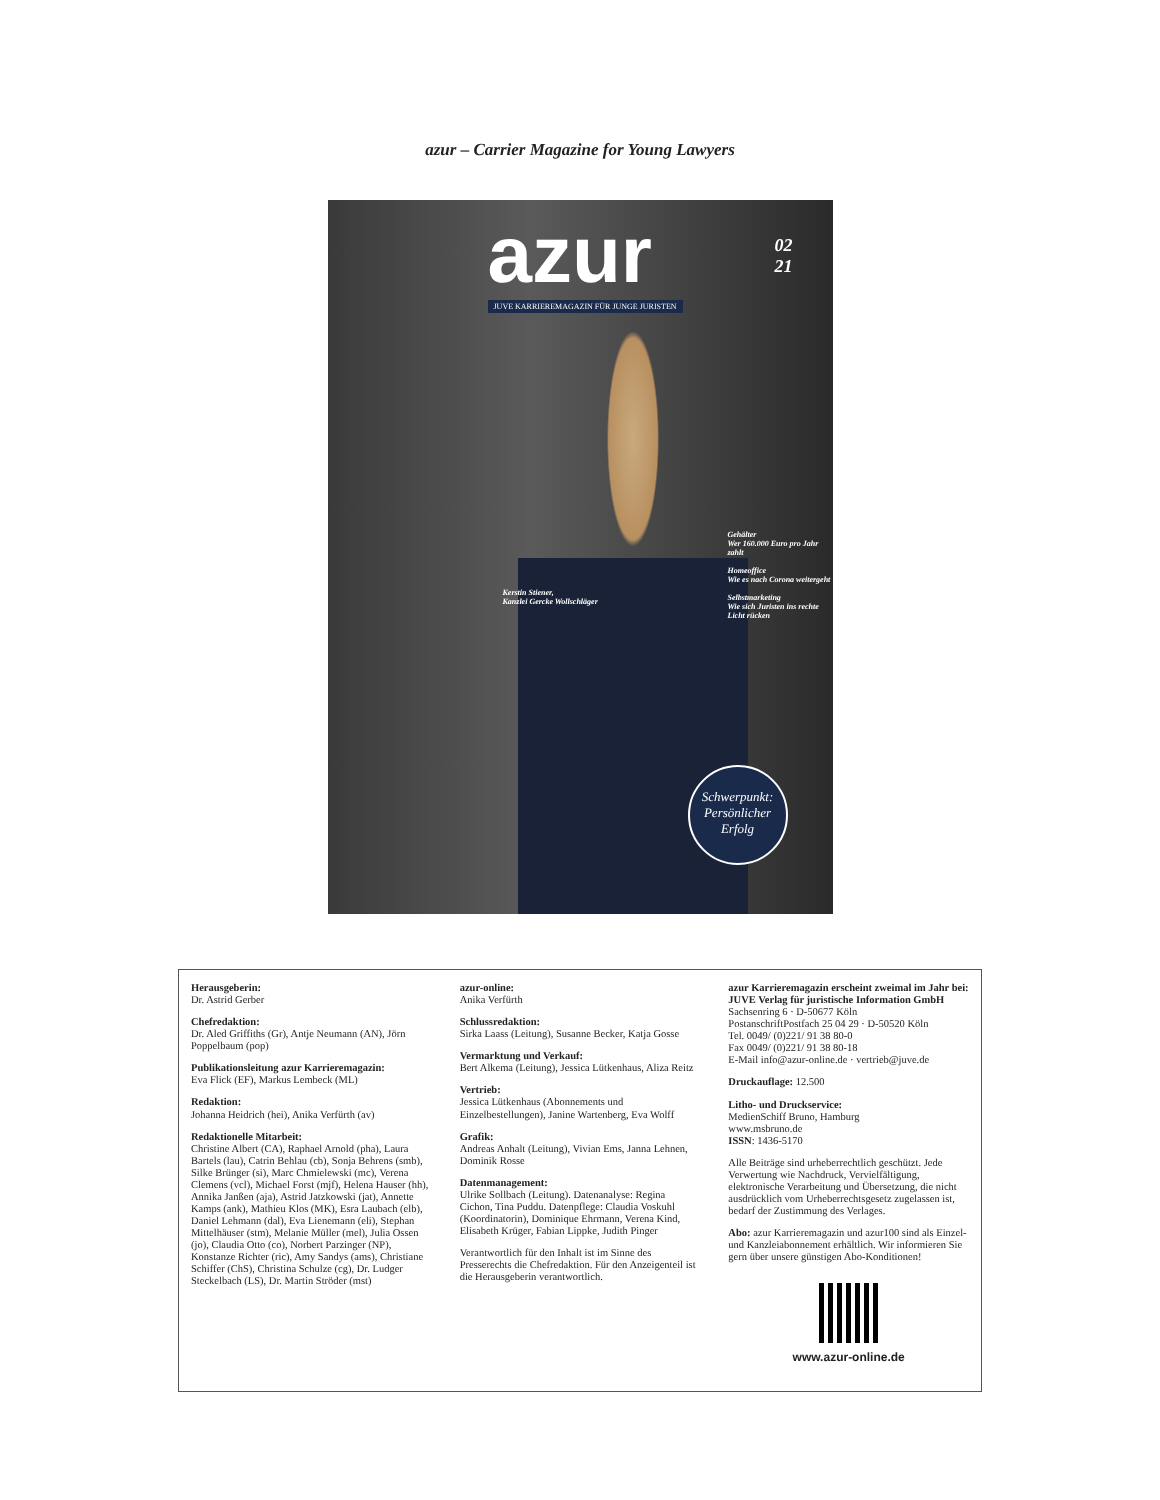azur – Carrier Magazine for Young Lawyers
azur
02
21
JUVE KARRIEREMAGAZIN FÜR JUNGE JURISTEN
Kerstin Stiener,
Kanzlei Gercke Wollschläger
Gehälter
Wer 160.000 Euro pro Jahr zahlt
Homeoffice
Wie es nach Corona weitergeht
Selbstmarketing
Wie sich Juristen ins rechte Licht rücken
Schwerpunkt:
Persönlicher
Erfolg
Herausgeberin:
Dr. Astrid Gerber
Chefredaktion:
Dr. Aled Griffiths (Gr), Antje Neumann (AN), Jörn Poppelbaum (pop)
Publikationsleitung azur Karrieremagazin:
Eva Flick (EF), Markus Lembeck (ML)
Redaktion:
Johanna Heidrich (hei), Anika Verfürth (av)
Redaktionelle Mitarbeit:
Christine Albert (CA), Raphael Arnold (pha), Laura Bartels (lau), Catrin Behlau (cb), Sonja Behrens (smb), Silke Brünger (si), Marc Chmielewski (mc), Verena Clemens (vcl), Michael Forst (mjf), Helena Hauser (hh), Annika Janßen (aja), Astrid Jatzkowski (jat), Annette Kamps (ank), Mathieu Klos (MK), Esra Laubach (elb), Daniel Lehmann (dal), Eva Lienemann (eli), Stephan Mittelhäuser (stm), Melanie Müller (mel), Julia Ossen (jo), Claudia Otto (co), Norbert Parzinger (NP), Konstanze Richter (ric), Amy Sandys (ams), Christiane Schiffer (ChS), Christina Schulze (cg), Dr. Ludger Steckelbach (LS), Dr. Martin Ströder (mst)
azur-online:
Anika Verfürth
Schlussredaktion:
Sirka Laass (Leitung), Susanne Becker, Katja Gosse
Vermarktung und Verkauf:
Bert Alkema (Leitung), Jessica Lütkenhaus, Aliza Reitz
Vertrieb:
Jessica Lütkenhaus (Abonnements und Einzelbestellungen), Janine Wartenberg, Eva Wolff
Grafik:
Andreas Anhalt (Leitung), Vivian Ems, Janna Lehnen, Dominik Rosse
Datenmanagement:
Ulrike Sollbach (Leitung). Datenanalyse: Regina Cichon, Tina Puddu. Datenpflege: Claudia Voskuhl (Koordinatorin), Dominique Ehrmann, Verena Kind, Elisabeth Krüger, Fabian Lippke, Judith Pinger
Verantwortlich für den Inhalt ist im Sinne des Presserechts die Chefredaktion. Für den Anzeigenteil ist die Herausgeberin verantwortlich.
azur Karrieremagazin erscheint zweimal im Jahr bei:
JUVE Verlag für juristische Information GmbH
Sachsenring 6 · D-50677 Köln
PostanschriftPostfach 25 04 29 · D-50520 Köln
Tel. 0049/ (0)221/ 91 38 80-0
Fax 0049/ (0)221/ 91 38 80-18
E-Mail info@azur-online.de · vertrieb@juve.de
Druckauflage: 12.500
Litho- und Druckservice:
MedienSchiff Bruno, Hamburg
www.msbruno.de
ISSN: 1436-5170
Alle Beiträge sind urheberrechtlich geschützt. Jede Verwertung wie Nachdruck, Vervielfältigung, elektronische Verarbeitung und Übersetzung, die nicht ausdrücklich vom Urheberrechtsgesetz zugelassen ist, bedarf der Zustimmung des Verlages.
Abo: azur Karrieremagazin und azur100 sind als Einzel- und Kanzleiabonnement erhältlich. Wir informieren Sie gern über unsere günstigen Abo-Konditionen!
www.azur-online.de